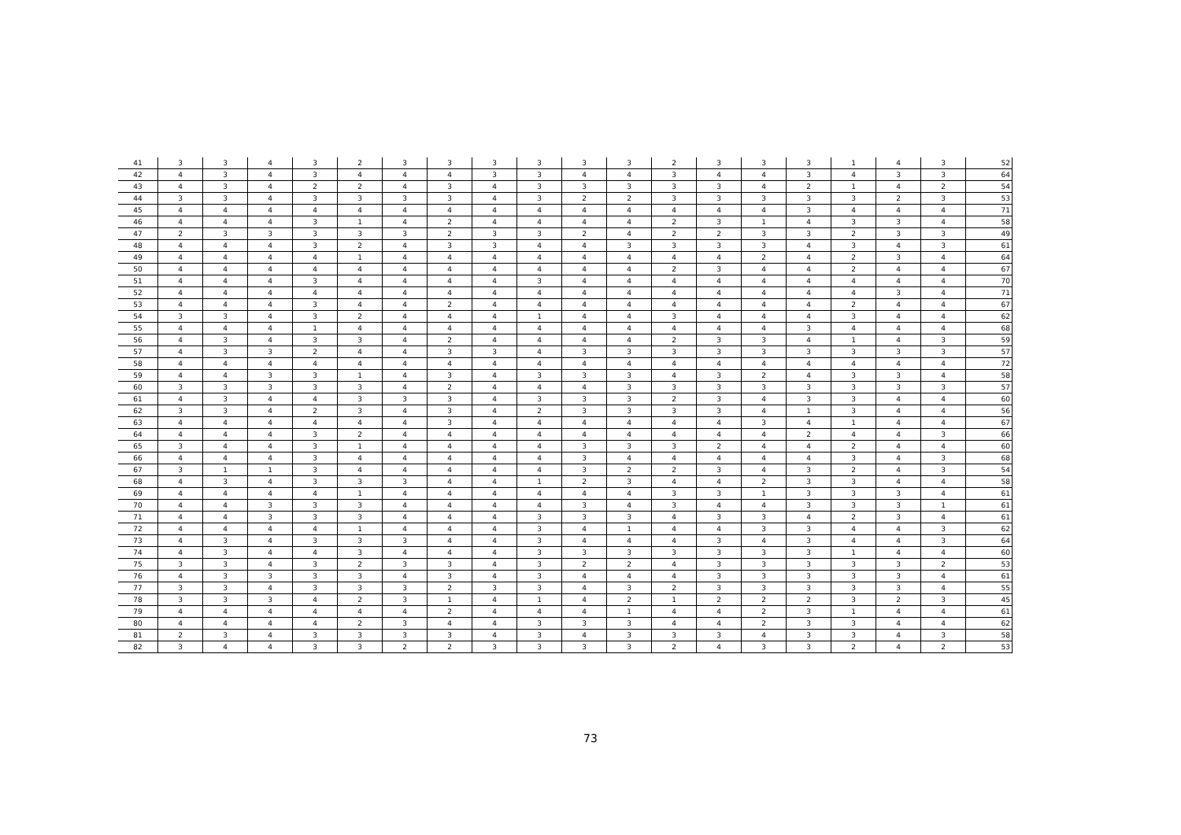| 41 | 3 | 3 | 4 | 3 | 2 | 3 | 3 | 3 | 3 | 3 | 3 | 2 | 3 | 3 | 3 | 1 | 4 | 3 | 52 |
| 42 | 4 | 3 | 4 | 3 | 4 | 4 | 4 | 3 | 3 | 4 | 4 | 3 | 4 | 4 | 3 | 4 | 3 | 3 | 64 |
| 43 | 4 | 3 | 4 | 2 | 2 | 4 | 3 | 4 | 3 | 3 | 3 | 3 | 3 | 4 | 2 | 1 | 4 | 2 | 54 |
| 44 | 3 | 3 | 4 | 3 | 3 | 3 | 3 | 4 | 3 | 2 | 2 | 3 | 3 | 3 | 3 | 3 | 2 | 3 | 53 |
| 45 | 4 | 4 | 4 | 4 | 4 | 4 | 4 | 4 | 4 | 4 | 4 | 4 | 4 | 4 | 3 | 4 | 4 | 4 | 71 |
| 46 | 4 | 4 | 4 | 3 | 1 | 4 | 2 | 4 | 4 | 4 | 4 | 2 | 3 | 1 | 4 | 3 | 3 | 4 | 58 |
| 47 | 2 | 3 | 3 | 3 | 3 | 3 | 2 | 3 | 3 | 2 | 4 | 2 | 2 | 3 | 3 | 2 | 3 | 3 | 49 |
| 48 | 4 | 4 | 4 | 3 | 2 | 4 | 3 | 3 | 4 | 4 | 3 | 3 | 3 | 3 | 4 | 3 | 4 | 3 | 61 |
| 49 | 4 | 4 | 4 | 4 | 1 | 4 | 4 | 4 | 4 | 4 | 4 | 4 | 4 | 2 | 4 | 2 | 3 | 4 | 64 |
| 50 | 4 | 4 | 4 | 4 | 4 | 4 | 4 | 4 | 4 | 4 | 4 | 2 | 3 | 4 | 4 | 2 | 4 | 4 | 67 |
| 51 | 4 | 4 | 4 | 3 | 4 | 4 | 4 | 4 | 3 | 4 | 4 | 4 | 4 | 4 | 4 | 4 | 4 | 4 | 70 |
| 52 | 4 | 4 | 4 | 4 | 4 | 4 | 4 | 4 | 4 | 4 | 4 | 4 | 4 | 4 | 4 | 4 | 3 | 4 | 71 |
| 53 | 4 | 4 | 4 | 3 | 4 | 4 | 2 | 4 | 4 | 4 | 4 | 4 | 4 | 4 | 4 | 2 | 4 | 4 | 67 |
| 54 | 3 | 3 | 4 | 3 | 2 | 4 | 4 | 4 | 1 | 4 | 4 | 3 | 4 | 4 | 4 | 3 | 4 | 4 | 62 |
| 55 | 4 | 4 | 4 | 1 | 4 | 4 | 4 | 4 | 4 | 4 | 4 | 4 | 4 | 4 | 3 | 4 | 4 | 4 | 68 |
| 56 | 4 | 3 | 4 | 3 | 3 | 4 | 2 | 4 | 4 | 4 | 4 | 2 | 3 | 3 | 4 | 1 | 4 | 3 | 59 |
| 57 | 4 | 3 | 3 | 2 | 4 | 4 | 3 | 3 | 4 | 3 | 3 | 3 | 3 | 3 | 3 | 3 | 3 | 3 | 57 |
| 58 | 4 | 4 | 4 | 4 | 4 | 4 | 4 | 4 | 4 | 4 | 4 | 4 | 4 | 4 | 4 | 4 | 4 | 4 | 72 |
| 59 | 4 | 4 | 3 | 3 | 1 | 4 | 3 | 4 | 3 | 3 | 3 | 4 | 3 | 2 | 4 | 3 | 3 | 4 | 58 |
| 60 | 3 | 3 | 3 | 3 | 3 | 4 | 2 | 4 | 4 | 4 | 3 | 3 | 3 | 3 | 3 | 3 | 3 | 3 | 57 |
| 61 | 4 | 3 | 4 | 4 | 3 | 3 | 3 | 4 | 3 | 3 | 3 | 2 | 3 | 4 | 3 | 3 | 4 | 4 | 60 |
| 62 | 3 | 3 | 4 | 2 | 3 | 4 | 3 | 4 | 2 | 3 | 3 | 3 | 3 | 4 | 1 | 3 | 4 | 4 | 56 |
| 63 | 4 | 4 | 4 | 4 | 4 | 4 | 3 | 4 | 4 | 4 | 4 | 4 | 4 | 3 | 4 | 1 | 4 | 4 | 67 |
| 64 | 4 | 4 | 4 | 3 | 2 | 4 | 4 | 4 | 4 | 4 | 4 | 4 | 4 | 4 | 2 | 4 | 4 | 3 | 66 |
| 65 | 3 | 4 | 4 | 3 | 1 | 4 | 4 | 4 | 4 | 3 | 3 | 3 | 2 | 4 | 4 | 2 | 4 | 4 | 60 |
| 66 | 4 | 4 | 4 | 3 | 4 | 4 | 4 | 4 | 4 | 3 | 4 | 4 | 4 | 4 | 4 | 3 | 4 | 3 | 68 |
| 67 | 3 | 1 | 1 | 3 | 4 | 4 | 4 | 4 | 4 | 3 | 2 | 2 | 3 | 4 | 3 | 2 | 4 | 3 | 54 |
| 68 | 4 | 3 | 4 | 3 | 3 | 3 | 4 | 4 | 1 | 2 | 3 | 4 | 4 | 2 | 3 | 3 | 4 | 4 | 58 |
| 69 | 4 | 4 | 4 | 4 | 1 | 4 | 4 | 4 | 4 | 4 | 4 | 3 | 3 | 1 | 3 | 3 | 3 | 4 | 61 |
| 70 | 4 | 4 | 3 | 3 | 3 | 4 | 4 | 4 | 4 | 3 | 4 | 3 | 4 | 4 | 3 | 3 | 3 | 1 | 61 |
| 71 | 4 | 4 | 3 | 3 | 3 | 4 | 4 | 4 | 3 | 3 | 3 | 4 | 3 | 3 | 4 | 2 | 3 | 4 | 61 |
| 72 | 4 | 4 | 4 | 4 | 1 | 4 | 4 | 4 | 3 | 4 | 1 | 4 | 4 | 3 | 3 | 4 | 4 | 3 | 62 |
| 73 | 4 | 3 | 4 | 3 | 3 | 3 | 4 | 4 | 3 | 4 | 4 | 4 | 3 | 4 | 3 | 4 | 4 | 3 | 64 |
| 74 | 4 | 3 | 4 | 4 | 3 | 4 | 4 | 4 | 3 | 3 | 3 | 3 | 3 | 3 | 3 | 1 | 4 | 4 | 60 |
| 75 | 3 | 3 | 4 | 3 | 2 | 3 | 3 | 4 | 3 | 2 | 2 | 4 | 3 | 3 | 3 | 3 | 3 | 2 | 53 |
| 76 | 4 | 3 | 3 | 3 | 3 | 4 | 3 | 4 | 3 | 4 | 4 | 4 | 3 | 3 | 3 | 3 | 3 | 4 | 61 |
| 77 | 3 | 3 | 4 | 3 | 3 | 3 | 2 | 3 | 3 | 4 | 3 | 2 | 3 | 3 | 3 | 3 | 3 | 4 | 55 |
| 78 | 3 | 3 | 3 | 4 | 2 | 3 | 1 | 4 | 1 | 4 | 2 | 1 | 2 | 2 | 2 | 3 | 2 | 3 | 45 |
| 79 | 4 | 4 | 4 | 4 | 4 | 4 | 2 | 4 | 4 | 4 | 1 | 4 | 4 | 2 | 3 | 1 | 4 | 4 | 61 |
| 80 | 4 | 4 | 4 | 4 | 2 | 3 | 4 | 4 | 3 | 3 | 3 | 4 | 4 | 2 | 3 | 3 | 4 | 4 | 62 |
| 81 | 2 | 3 | 4 | 3 | 3 | 3 | 3 | 4 | 3 | 4 | 3 | 3 | 3 | 4 | 3 | 3 | 4 | 3 | 58 |
| 82 | 3 | 4 | 4 | 3 | 3 | 2 | 2 | 3 | 3 | 3 | 3 | 2 | 4 | 3 | 3 | 2 | 4 | 2 | 53 |
73